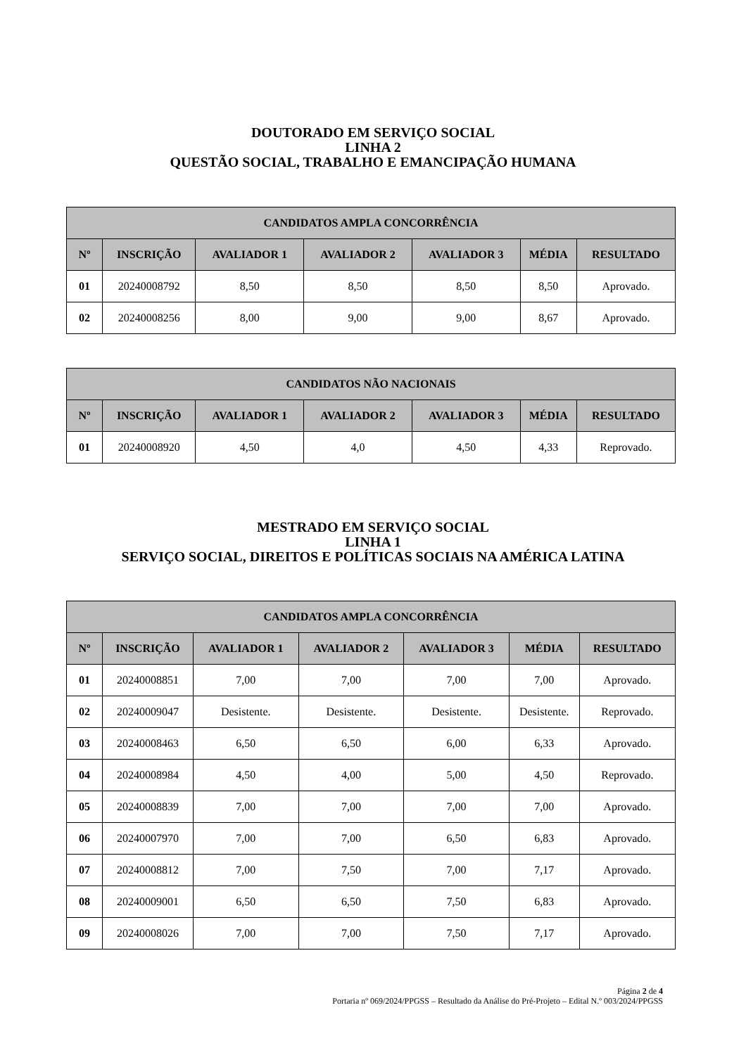DOUTORADO EM SERVIÇO SOCIAL
LINHA 2
QUESTÃO SOCIAL, TRABALHO E EMANCIPAÇÃO HUMANA
| CANDIDATOS AMPLA CONCORRÊNCIA | | | | | | |
| --- | --- | --- | --- | --- | --- | --- |
| Nº | INSCRIÇÃO | AVALIADOR 1 | AVALIADOR 2 | AVALIADOR 3 | MÉDIA | RESULTADO |
| 01 | 20240008792 | 8,50 | 8,50 | 8,50 | 8,50 | Aprovado. |
| 02 | 20240008256 | 8,00 | 9,00 | 9,00 | 8,67 | Aprovado. |
| CANDIDATOS NÃO NACIONAIS | | | | | | |
| --- | --- | --- | --- | --- | --- | --- |
| Nº | INSCRIÇÃO | AVALIADOR 1 | AVALIADOR 2 | AVALIADOR 3 | MÉDIA | RESULTADO |
| 01 | 20240008920 | 4,50 | 4,0 | 4,50 | 4,33 | Reprovado. |
MESTRADO EM SERVIÇO SOCIAL
LINHA 1
SERVIÇO SOCIAL, DIREITOS E POLÍTICAS SOCIAIS NA AMÉRICA LATINA
| CANDIDATOS AMPLA CONCORRÊNCIA | | | | | | |
| --- | --- | --- | --- | --- | --- | --- |
| Nº | INSCRIÇÃO | AVALIADOR 1 | AVALIADOR 2 | AVALIADOR 3 | MÉDIA | RESULTADO |
| 01 | 20240008851 | 7,00 | 7,00 | 7,00 | 7,00 | Aprovado. |
| 02 | 20240009047 | Desistente. | Desistente. | Desistente. | Desistente. | Reprovado. |
| 03 | 20240008463 | 6,50 | 6,50 | 6,00 | 6,33 | Aprovado. |
| 04 | 20240008984 | 4,50 | 4,00 | 5,00 | 4,50 | Reprovado. |
| 05 | 20240008839 | 7,00 | 7,00 | 7,00 | 7,00 | Aprovado. |
| 06 | 20240007970 | 7,00 | 7,00 | 6,50 | 6,83 | Aprovado. |
| 07 | 20240008812 | 7,00 | 7,50 | 7,00 | 7,17 | Aprovado. |
| 08 | 20240009001 | 6,50 | 6,50 | 7,50 | 6,83 | Aprovado. |
| 09 | 20240008026 | 7,00 | 7,00 | 7,50 | 7,17 | Aprovado. |
Página 2 de 4
Portaria nº 069/2024/PPGSS – Resultado da Análise do Pré-Projeto – Edital N.º 003/2024/PPGSS